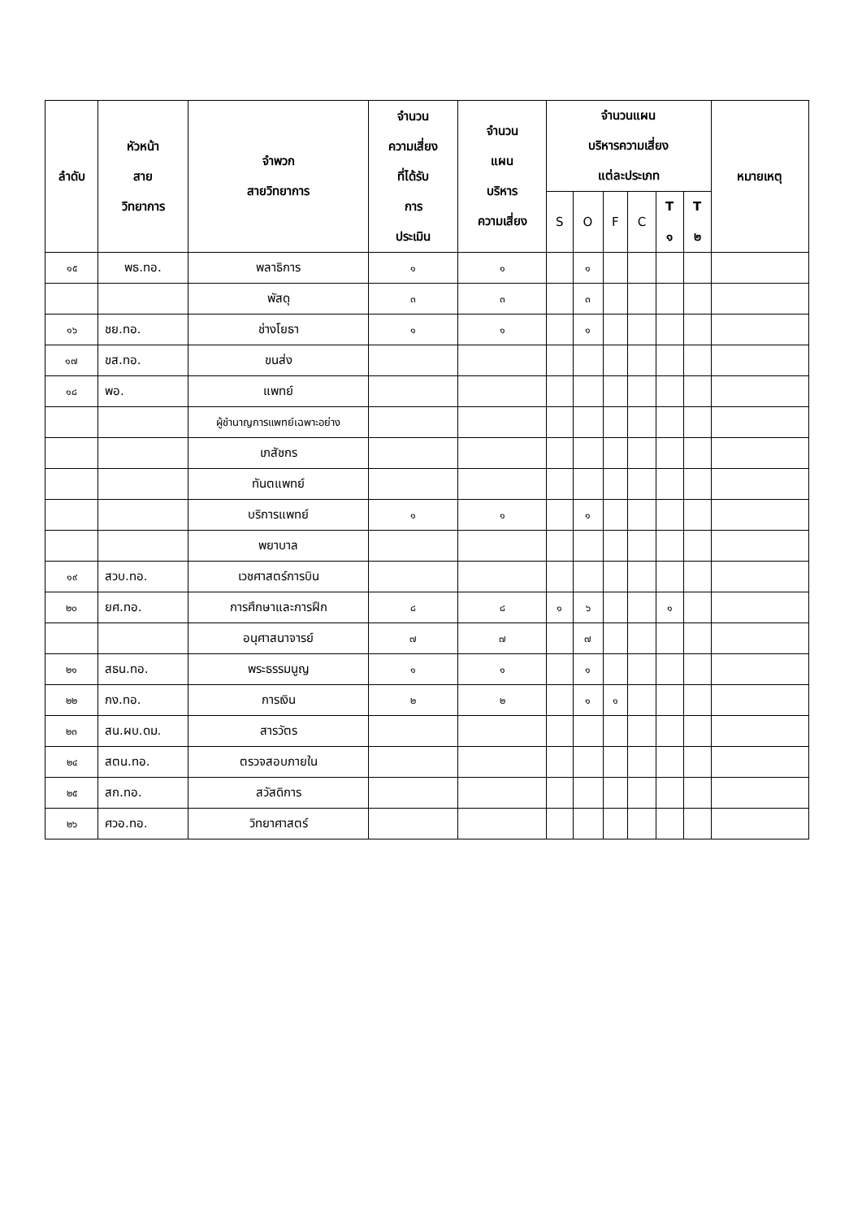| ลำดับ | หัวหน้า สาย วิทยาการ | จำพวก สายวิทยาการ | จำนวน ความเสี่ยง ที่ได้รับ การ ประเมิน | จำนวน แผน บริหาร ความเสี่ยง | จำนวนแผน บริหารความเสี่ยง แต่ละประเภท | | | | | | หมายเหตุ |
| --- | --- | --- | --- | --- | --- | --- | --- | --- | --- | --- | --- |
| | | | | | S | O | F | C | T ๑ | T ๒ | |
| ๑๕ | พธ.ทอ. | พลาธิการ | ๑ | ๑ | | ๑ | | | | | |
| | | พัสดุ | ๓ | ๓ | | ๓ | | | | | |
| ๑๖ | ชย.ทอ. | ช่างโยธา | ๑ | ๑ | | ๑ | | | | | |
| ๑๗ | ขส.ทอ. | ขนส่ง | | | | | | | | | |
| ๑๘ | พอ. | แพทย์ | | | | | | | | | |
| | | ผู้ชำนาญการแพทย์เฉพาะอย่าง | | | | | | | | | |
| | | เภสัชกร | | | | | | | | | |
| | | ทันตแพทย์ | | | | | | | | | |
| | | บริการแพทย์ | ๑ | ๑ | | ๑ | | | | | |
| | | พยาบาล | | | | | | | | | |
| ๑๙ | สวบ.ทอ. | เวชศาสตร์การบิน | | | | | | | | | |
| ๒๐ | ยศ.ทอ. | การศึกษาและการฝึก | ๘ | ๘ | ๑ | ๖ | | | ๑ | | |
| | | อนุศาสนาจารย์ | ๗ | ๗ | | ๗ | | | | | |
| ๒๑ | สธน.ทอ. | พระธรรมนูญ | ๑ | ๑ | | ๑ | | | | | |
| ๒๒ | กง.ทอ. | การเงิน | ๒ | ๒ | | ๑ | ๑ | | | | |
| ๒๓ | สน.ผบ.ดม. | สารวัตร | | | | | | | | | |
| ๒๔ | สตน.ทอ. | ตรวจสอบภายใน | | | | | | | | | |
| ๒๕ | สก.ทอ. | สวัสดิการ | | | | | | | | | |
| ๒๖ | ศวอ.ทอ. | วิทยาศาสตร์ | | | | | | | | | |